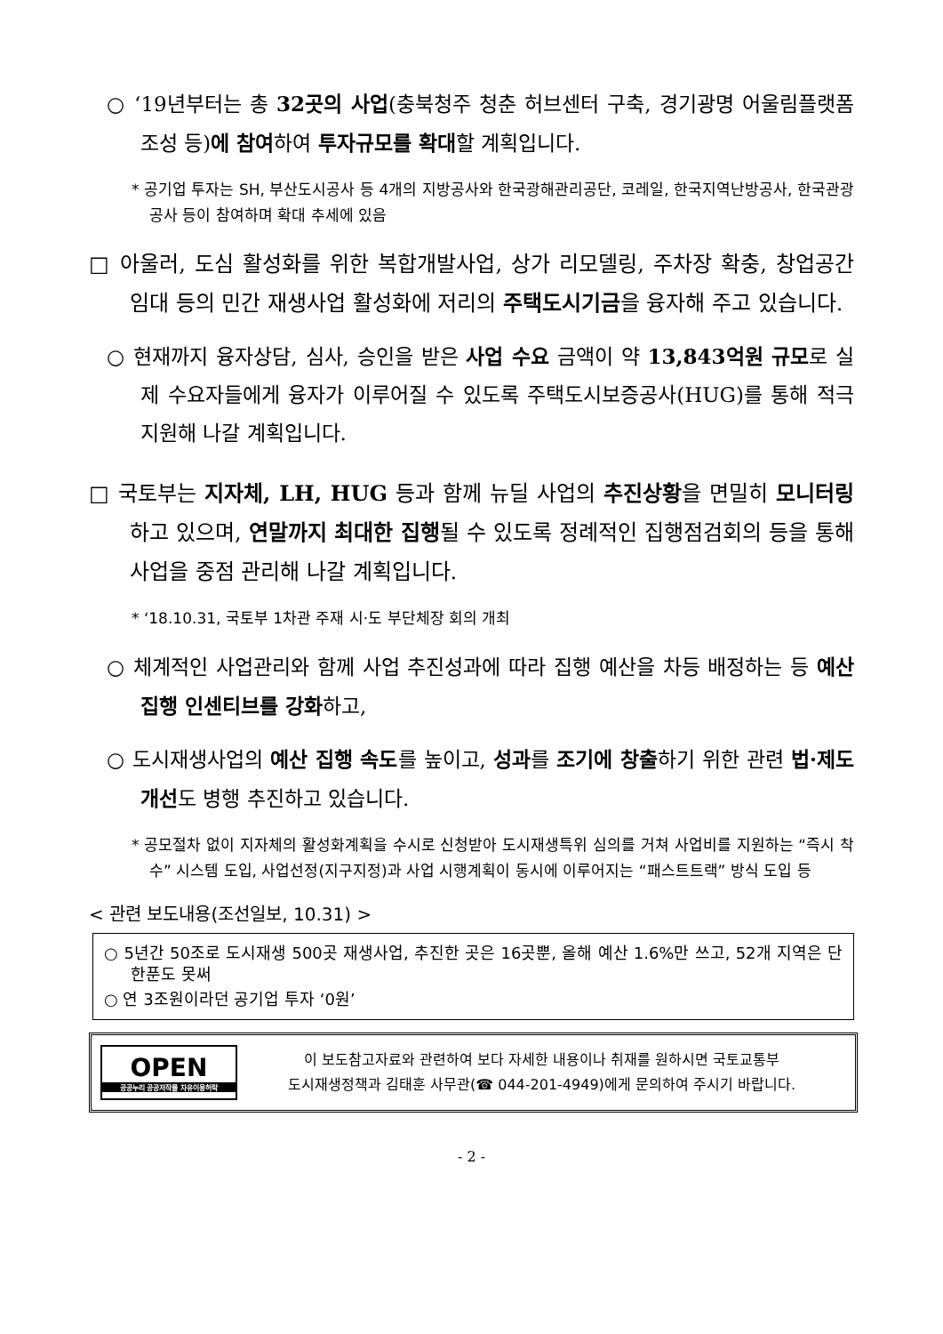○ ‘19년부터는 총 32곳의 사업(충북청주 청춘 허브센터 구축, 경기광명 어울림플랫폼 조성 등)에 참여하여 투자규모를 확대할 계획입니다.
* 공기업 투자는 SH, 부산도시공사 등 4개의 지방공사와 한국광해관리공단, 코레일, 한국지역난방공사, 한국관광공사 등이 참여하며 확대 추세에 있음
□ 아울러, 도심 활성화를 위한 복합개발사업, 상가 리모델링, 주차장 확충, 창업공간 임대 등의 민간 재생사업 활성화에 저리의 주택도시기금을 융자해 주고 있습니다.
○ 현재까지 융자상담, 심사, 승인을 받은 사업 수요 금액이 약 13,843억원 규모로 실제 수요자들에게 융자가 이루어질 수 있도록 주택도시보증공사(HUG)를 통해 적극 지원해 나갈 계획입니다.
□ 국토부는 지자체, LH, HUG 등과 함께 뉴딜 사업의 추진상황을 면밀히 모니터링하고 있으며, 연말까지 최대한 집행될 수 있도록 정례적인 집행점검회의 등을 통해 사업을 중점 관리해 나갈 계획입니다.
* ‘18.10.31, 국토부 1차관 주재 시·도 부단체장 회의 개최
○ 체계적인 사업관리와 함께 사업 추진성과에 따라 집행 예산을 차등 배정하는 등 예산집행 인센티브를 강화하고,
○ 도시재생사업의 예산 집행 속도를 높이고, 성과를 조기에 창출하기 위한 관련 법·제도 개선도 병행 추진하고 있습니다.
* 공모절차 없이 지자체의 활성화계획을 수시로 신청받아 도시재생특위 심의를 거쳐 사업비를 지원하는 “즉시 착수” 시스템 도입, 사업선정(지구지정)과 사업 시행계획이 동시에 이루어지는 “패스트트랙” 방식 도입 등
< 관련 보도내용(조선일보, 10.31) >
○ 5년간 50조로 도시재생 500곳 재생사업, 추진한 곳은 16곳뿐, 올해 예산 1.6%만 쓰고, 52개 지역은 단 한푼도 못써
○ 연 3조원이라던 공기업 투자 ‘0원’
OPEN
공공누리 공공저작물 자유이용허락
이 보도참고자료와 관련하여 보다 자세한 내용이나 취재를 원하시면 국토교통부
도시재생정책과 김태훈 사무관(☎ 044-201-4949)에게 문의하여 주시기 바랍니다.
- 2 -